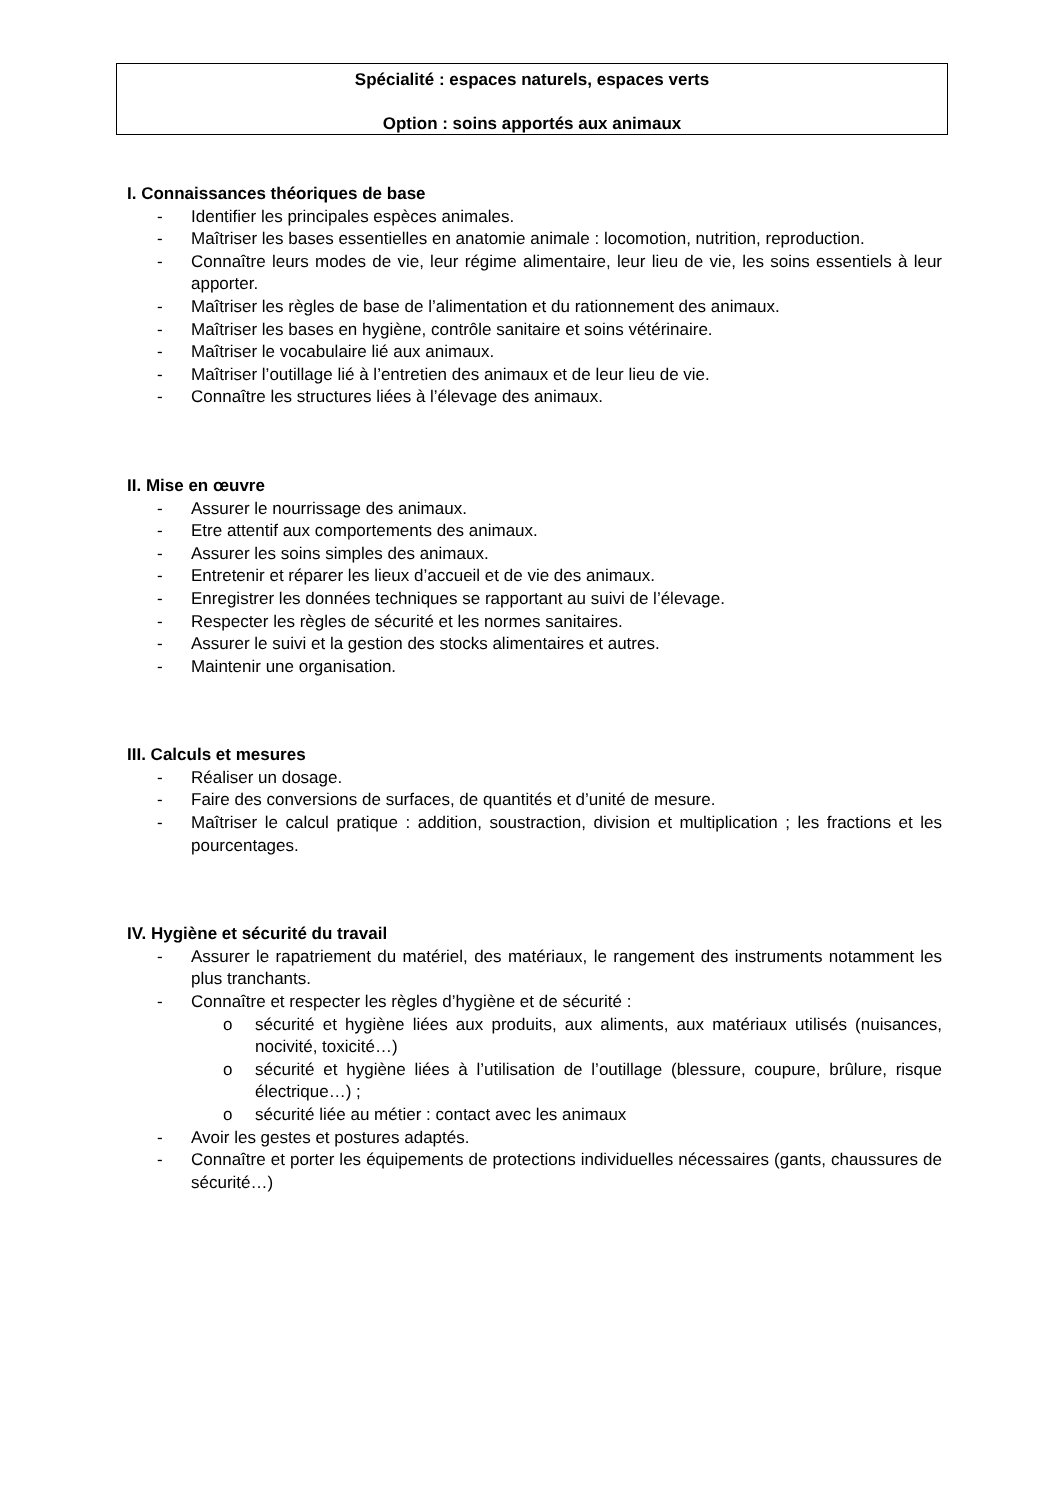Spécialité : espaces naturels, espaces verts
Option : soins apportés aux animaux
I. Connaissances théoriques de base
- Identifier les principales espèces animales.
- Maîtriser les bases essentielles en anatomie animale : locomotion, nutrition, reproduction.
- Connaître leurs modes de vie, leur régime alimentaire, leur lieu de vie, les soins essentiels à leur apporter.
- Maîtriser les règles de base de l’alimentation et du rationnement des animaux.
- Maîtriser les bases en hygiène, contrôle sanitaire et soins vétérinaire.
- Maîtriser le vocabulaire lié aux animaux.
- Maîtriser l’outillage lié à l’entretien des animaux et de leur lieu de vie.
- Connaître les structures liées à l’élevage des animaux.
II. Mise en œuvre
- Assurer le nourrissage des animaux.
- Etre attentif aux comportements des animaux.
- Assurer les soins simples des animaux.
- Entretenir et réparer les lieux d’accueil et de vie des animaux.
- Enregistrer les données techniques se rapportant au suivi de l’élevage.
- Respecter les règles de sécurité et les normes sanitaires.
- Assurer le suivi et la gestion des stocks alimentaires et autres.
- Maintenir une organisation.
III. Calculs et mesures
- Réaliser un dosage.
- Faire des conversions de surfaces, de quantités et d’unité de mesure.
- Maîtriser le calcul pratique : addition, soustraction, division et multiplication ; les fractions et les pourcentages.
IV. Hygiène et sécurité du travail
- Assurer le rapatriement du matériel, des matériaux, le rangement des instruments notamment les plus tranchants.
- Connaître et respecter les règles d’hygiène et de sécurité :
o sécurité et hygiène liées aux produits, aux aliments, aux matériaux utilisés (nuisances, nocivité, toxicité…)
o sécurité et hygiène liées à l’utilisation de l’outillage (blessure, coupure, brûlure, risque électrique…) ;
o sécurité liée au métier : contact avec les animaux
- Avoir les gestes et postures adaptés.
- Connaître et porter les équipements de protections individuelles nécessaires (gants, chaussures de sécurité…)